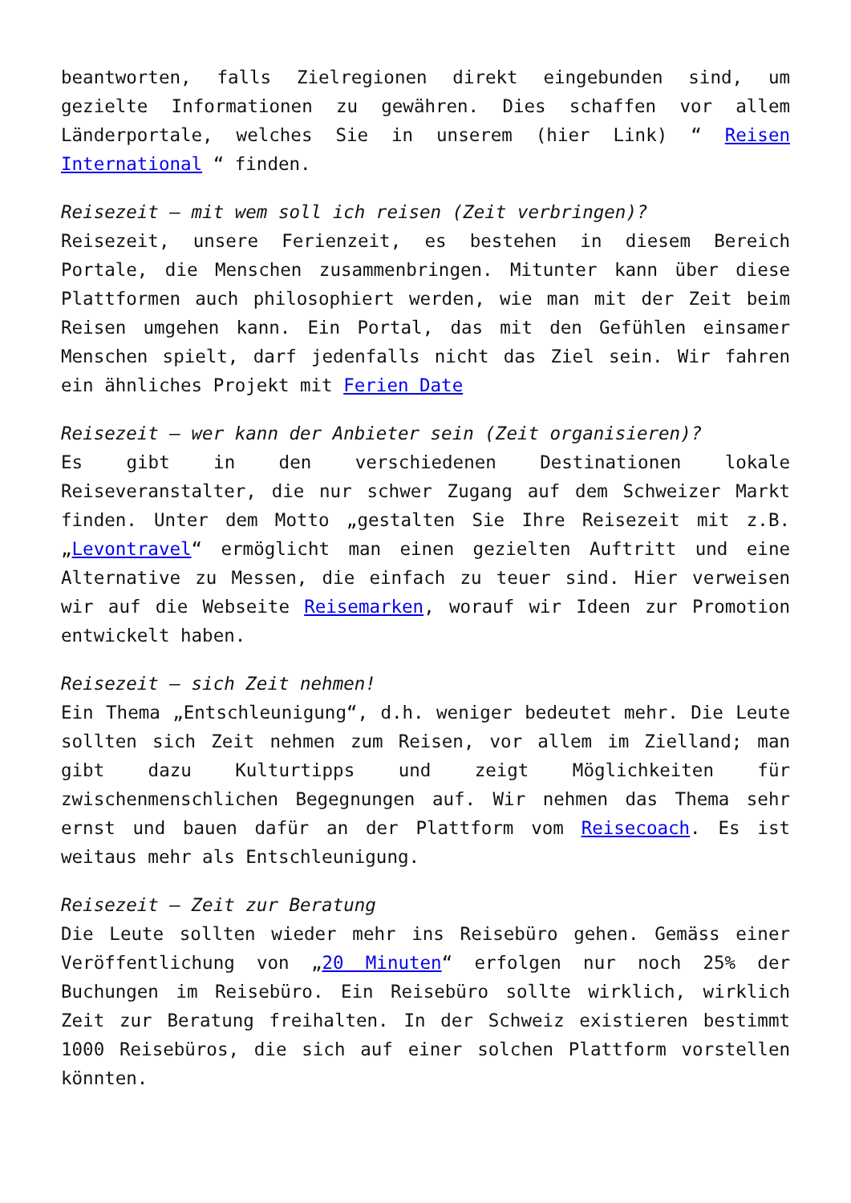beantworten, falls Zielregionen direkt eingebunden sind, um gezielte Informationen zu gewähren. Dies schaffen vor allem Länderportale, welches Sie in unserem (hier Link) “ Reisen International “ finden.
Reisezeit – mit wem soll ich reisen (Zeit verbringen)?
Reisezeit, unsere Ferienzeit, es bestehen in diesem Bereich Portale, die Menschen zusammenbringen. Mitunter kann über diese Plattformen auch philosophiert werden, wie man mit der Zeit beim Reisen umgehen kann. Ein Portal, das mit den Gefühlen einsamer Menschen spielt, darf jedenfalls nicht das Ziel sein. Wir fahren ein ähnliches Projekt mit Ferien Date
Reisezeit – wer kann der Anbieter sein (Zeit organisieren)?
Es gibt in den verschiedenen Destinationen lokale Reiseveranstalter, die nur schwer Zugang auf dem Schweizer Markt finden. Unter dem Motto „gestalten Sie Ihre Reisezeit mit z.B. „Levontravel“ ermöglicht man einen gezielten Auftritt und eine Alternative zu Messen, die einfach zu teuer sind. Hier verweisen wir auf die Webseite Reisemarken, worauf wir Ideen zur Promotion entwickelt haben.
Reisezeit – sich Zeit nehmen!
Ein Thema „Entschleunigung“, d.h. weniger bedeutet mehr. Die Leute sollten sich Zeit nehmen zum Reisen, vor allem im Zielland; man gibt dazu Kulturtipps und zeigt Möglichkeiten für zwischenmenschlichen Begegnungen auf. Wir nehmen das Thema sehr ernst und bauen dafür an der Plattform vom Reisecoach. Es ist weitaus mehr als Entschleunigung.
Reisezeit – Zeit zur Beratung
Die Leute sollten wieder mehr ins Reisebüro gehen. Gemäss einer Veröffentlichung von „20 Minuten“ erfolgen nur noch 25% der Buchungen im Reisebüro. Ein Reisebüro sollte wirklich, wirklich Zeit zur Beratung freihalten. In der Schweiz existieren bestimmt 1000 Reisebüros, die sich auf einer solchen Plattform vorstellen könnten.